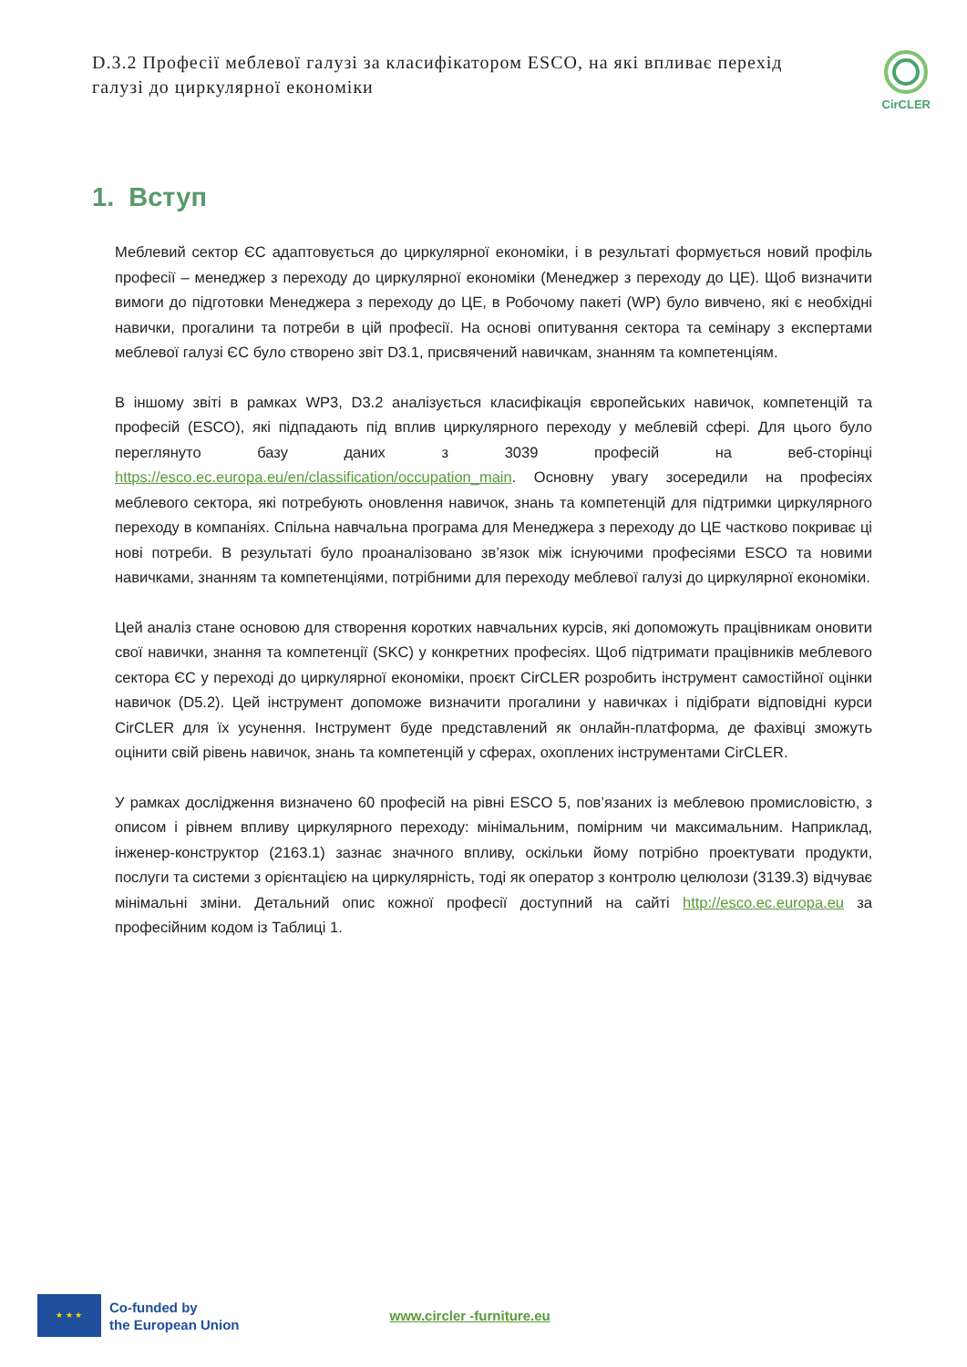D.3.2 Професії меблевої галузі за класифікатором ESCO, на які впливає перехід галузі до циркулярної економіки
CirCLER
1. Вступ
Меблевий сектор ЄС адаптовується до циркулярної економіки, і в результаті формується новий профіль професії – менеджер з переходу до циркулярної економіки (Менеджер з переходу до ЦЕ). Щоб визначити вимоги до підготовки Менеджера з переходу до ЦЕ, в Робочому пакеті (WP) було вивчено, які є необхідні навички, прогалини та потреби в цій професії. На основі опитування сектора та семінару з експертами меблевої галузі ЄС було створено звіт D3.1, присвячений навичкам, знанням та компетенціям.
В іншому звіті в рамках WP3, D3.2 аналізується класифікація європейських навичок, компетенцій та професій (ESCO), які підпадають під вплив циркулярного переходу у меблевій сфері. Для цього було переглянуто базу даних з 3039 професій на веб-сторінці https://esco.ec.europa.eu/en/classification/occupation_main. Основну увагу зосередили на професіях меблевого сектора, які потребують оновлення навичок, знань та компетенцій для підтримки циркулярного переходу в компаніях. Спільна навчальна програма для Менеджера з переходу до ЦЕ частково покриває ці нові потреби. В результаті було проаналізовано зв’язок між існуючими професіями ESCO та новими навичками, знанням та компетенціями, потрібними для переходу меблевої галузі до циркулярної економіки.
Цей аналіз стане основою для створення коротких навчальних курсів, які допоможуть працівникам оновити свої навички, знання та компетенції (SKC) у конкретних професіях. Щоб підтримати працівників меблевого сектора ЄС у переході до циркулярної економіки, проєкт CirCLER розробить інструмент самостійної оцінки навичок (D5.2). Цей інструмент допоможе визначити прогалини у навичках і підібрати відповідні курси CirCLER для їх усунення. Інструмент буде представлений як онлайн-платформа, де фахівці зможуть оцінити свій рівень навичок, знань та компетенцій у сферах, охоплених інструментами CirCLER.
У рамках дослідження визначено 60 професій на рівні ESCO 5, пов’язаних із меблевою промисловістю, з описом і рівнем впливу циркулярного переходу: мінімальним, помірним чи максимальним. Наприклад, інженер-конструктор (2163.1) зазнає значного впливу, оскільки йому потрібно проектувати продукти, послуги та системи з орієнтацією на циркулярність, тоді як оператор з контролю целюлози (3139.3) відчуває мінімальні зміни. Детальний опис кожної професії доступний на сайті http://esco.ec.europa.eu за професійним кодом із Таблиці 1.
★ ★ ★
Co-funded by
the European Union
www.circler -furniture.eu